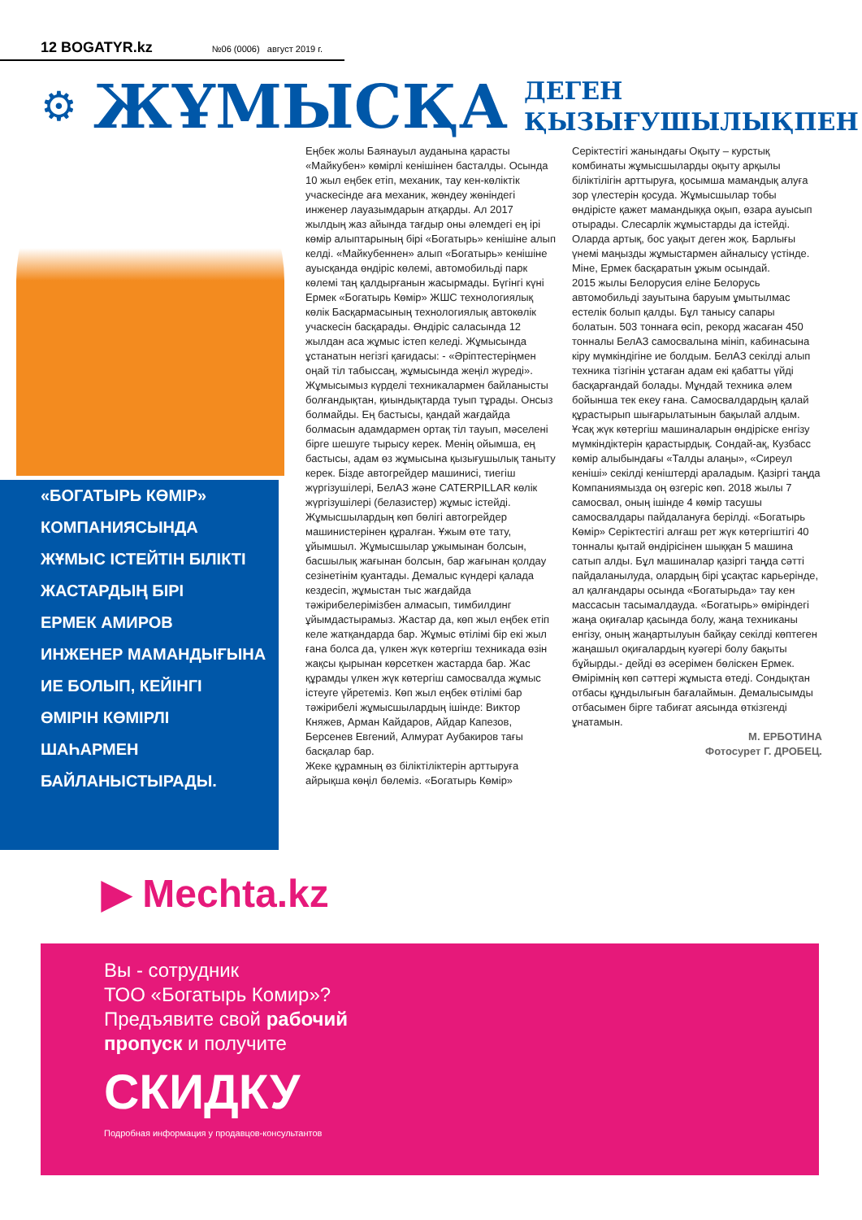12 BOGATYR.kz №06 (0006) август 2019 г.
⚙ ЖҰМЫСҚА ДЕГЕН
ҚЫЗЫҒУШЫЛЫҚПЕН
«БОГАТЫРЬ КӨМІР»
КОМПАНИЯСЫНДА
ЖҰМЫС ІСТЕЙТІН БІЛІКТІ
ЖАСТАРДЫҢ БІРІ
ЕРМЕК АМИРОВ
ИНЖЕНЕР МАМАНДЫҒЫНА
ИЕ БОЛЫП, КЕЙІНГІ
ӨМІРІН КӨМІРЛІ
ШАҺАРМЕН
БАЙЛАНЫСТЫРАДЫ.
Еңбек жолы Баянауыл ауданына қарасты «Майкубен» көмірлі кенішінен басталды. Осында 10 жыл еңбек етіп, механик, тау кен-көліктік учаскесінде аға механик, жөндеу жөніндегі инженер лауазымдарын атқарды. Ал 2017 жылдың жаз айында тағдыр оны әлемдегі ең ірі көмір алыптарының бірі «Богатырь» кенішіне алып келді. «Майкубеннен» алып «Богатырь» кенішіне ауысқанда өндіріс көлемі, автомобильді парк көлемі таң қалдырғанын жасырмады. Бүгінгі күні Ермек «Богатырь Көмір» ЖШС технологиялық көлік Басқармасының технологиялық автокөлік учаскесін басқарады. Өндіріс саласында 12 жылдан аса жұмыс істеп келеді. Жұмысында ұстанатын негізгі қағидасы: - «Әріптестеріңмен оңай тіл табыссаң, жұмысында жеңіл жүреді».
Жұмысымыз күрделі техникалармен байланысты болғандықтан, қиындықтарда туып тұрады. Онсыз болмайды. Ең бастысы, қандай жағдайда болмасын адамдармен ортақ тіл тауып, мәселені бірге шешуге тырысу керек. Менің ойымша, ең бастысы, адам өз жұмысына қызығушылық таныту керек. Бізде автогрейдер машинисі, тиегіш жүргізушілері, БелАЗ және CATERPILLAR көлік жүргізушілері (белазистер) жұмыс істейді. Жұмысшылардың көп бөлігі автогрейдер машинистерінен құралған. Ұжым өте тату, ұйымшыл. Жұмысшылар ұжымынан болсын, басшылық жағынан болсын, бар жағынан қолдау сезінетінім қуантады. Демалыс күндері қалада кездесіп, жұмыстан тыс жағдайда тәжірибелерімізбен алмасып, тимбилдинг ұйымдастырамыз. Жастар да, көп жыл еңбек етіп келе жатқандарда бар. Жұмыс өтілімі бір екі жыл ғана болса да, үлкен жүк көтергіш техникада өзін жақсы қырынан көрсеткен жастарда бар. Жас құрамды үлкен жүк көтергіш самосвалда жұмыс істеуге үйретеміз. Көп жыл еңбек өтілімі бар тәжірибелі жұмысшылардың ішінде: Виктор Княжев, Арман Кайдаров, Айдар Капезов, Берсенев Евгений, Алмурат Аубакиров тағы басқалар бар.
Жеке құрамның өз біліктіліктерін арттыруға айрықша көңіл бөлеміз. «Богатырь Көмір» Серіктестігі жанындағы Оқыту – курстық комбинаты жұмысшыларды оқыту арқылы біліктілігін арттыруға, қосымша мамандық алуға зор үлестерін қосуда. Жұмысшылар тобы өндірісте қажет мамандыққа оқып, өзара ауысып отырады. Слесарлік жұмыстарды да істейді. Оларда артық, бос уақыт деген жоқ. Барлығы үнемі маңызды жұмыстармен айналысу үстінде. Міне, Ермек басқаратын ұжым осындай.
2015 жылы Белорусия еліне Белорусь автомобильді зауытына баруым ұмытылмас естелік болып қалды. Бұл танысу сапары болатын. 503 тоннаға өсіп, рекорд жасаған 450 тонналы БелАЗ самосвалына мініп, кабинасына кіру мүмкіндігіне ие болдым. БелАЗ секілді алып техника тізгінін ұстаған адам екі қабатты үйді басқарғандай болады. Мұндай техника әлем бойынша тек екеу ғана. Самосвалдардың қалай құрастырып шығарылатынын бақылай алдым. Ұсақ жүк көтергіш машиналарын өндіріске енгізу мүмкіндіктерін қарастырдық. Сондай-ақ, Кузбасс көмір алыбындағы «Талды алаңы», «Сиреул кеніші» секілді кеніштерді араладым. Қазіргі таңда Компаниямызда оң өзгеріс көп. 2018 жылы 7 самосвал, оның ішінде 4 көмір тасушы самосвалдары пайдалануға берілді. «Богатырь Көмір» Серіктестігі алғаш рет жүк көтергіштігі 40 тонналы қытай өндірісінен шыққан 5 машина сатып алды. Бұл машиналар қазіргі таңда сәтті пайдаланылуда, олардың бірі ұсақтас карьерінде, ал қалғандары осында «Богатырьда» тау кен массасын тасымалдауда. «Богатырь» өміріндегі жаңа оқиғалар қасында болу, жаңа техниканы енгізу, оның жаңартылуын байқау секілді көптеген жаңашыл оқиғалардың куәгері болу бақыты бұйырды.- дейді өз әсерімен бөліскен Ермек.
Өмірімнің көп сәттері жұмыста өтеді. Сондықтан отбасы құндылығын бағалаймын. Демалысымды отбасымен бірге табиғат аясында өткізгенді ұнатамын.
М. ЕРБОТИНА
Фотосурет Г. ДРОБЕЦ.
▶ Mechta.kz
Вы - сотрудник
ТОО «Богатырь Комир»?
Предъявите свой рабочий
пропуск и получите
СКИДКУ
Подробная информация у продавцов-консультантов